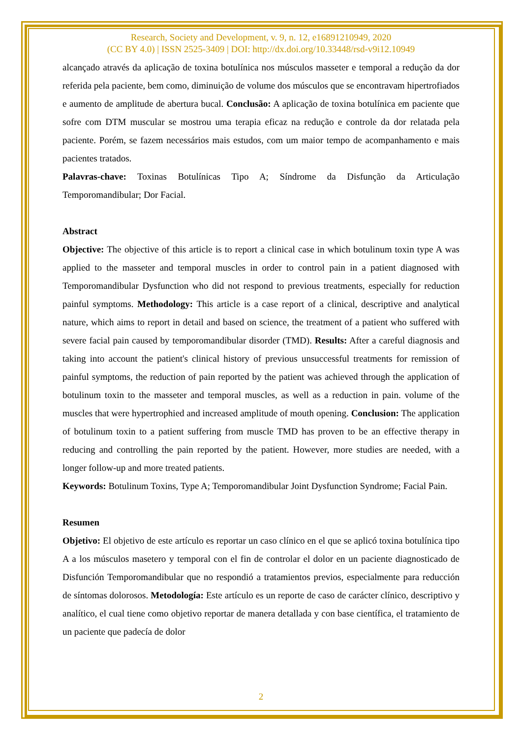Research, Society and Development, v. 9, n. 12, e16891210949, 2020
(CC BY 4.0) | ISSN 2525-3409 | DOI: http://dx.doi.org/10.33448/rsd-v9i12.10949
alcançado através da aplicação de toxina botulínica nos músculos masseter e temporal a redução da dor referida pela paciente, bem como, diminuição de volume dos músculos que se encontravam hipertrofiados e aumento de amplitude de abertura bucal. Conclusão: A aplicação de toxina botulínica em paciente que sofre com DTM muscular se mostrou uma terapia eficaz na redução e controle da dor relatada pela paciente. Porém, se fazem necessários mais estudos, com um maior tempo de acompanhamento e mais pacientes tratados.
Palavras-chave: Toxinas Botulínicas Tipo A; Síndrome da Disfunção da Articulação Temporomandibular; Dor Facial.
Abstract
Objective: The objective of this article is to report a clinical case in which botulinum toxin type A was applied to the masseter and temporal muscles in order to control pain in a patient diagnosed with Temporomandibular Dysfunction who did not respond to previous treatments, especially for reduction painful symptoms. Methodology: This article is a case report of a clinical, descriptive and analytical nature, which aims to report in detail and based on science, the treatment of a patient who suffered with severe facial pain caused by temporomandibular disorder (TMD). Results: After a careful diagnosis and taking into account the patient's clinical history of previous unsuccessful treatments for remission of painful symptoms, the reduction of pain reported by the patient was achieved through the application of botulinum toxin to the masseter and temporal muscles, as well as a reduction in pain. volume of the muscles that were hypertrophied and increased amplitude of mouth opening. Conclusion: The application of botulinum toxin to a patient suffering from muscle TMD has proven to be an effective therapy in reducing and controlling the pain reported by the patient. However, more studies are needed, with a longer follow-up and more treated patients.
Keywords: Botulinum Toxins, Type A; Temporomandibular Joint Dysfunction Syndrome; Facial Pain.
Resumen
Objetivo: El objetivo de este artículo es reportar un caso clínico en el que se aplicó toxina botulínica tipo A a los músculos masetero y temporal con el fin de controlar el dolor en un paciente diagnosticado de Disfunción Temporomandibular que no respondió a tratamientos previos, especialmente para reducción de síntomas dolorosos. Metodología: Este artículo es un reporte de caso de carácter clínico, descriptivo y analítico, el cual tiene como objetivo reportar de manera detallada y con base científica, el tratamiento de un paciente que padecía de dolor
2